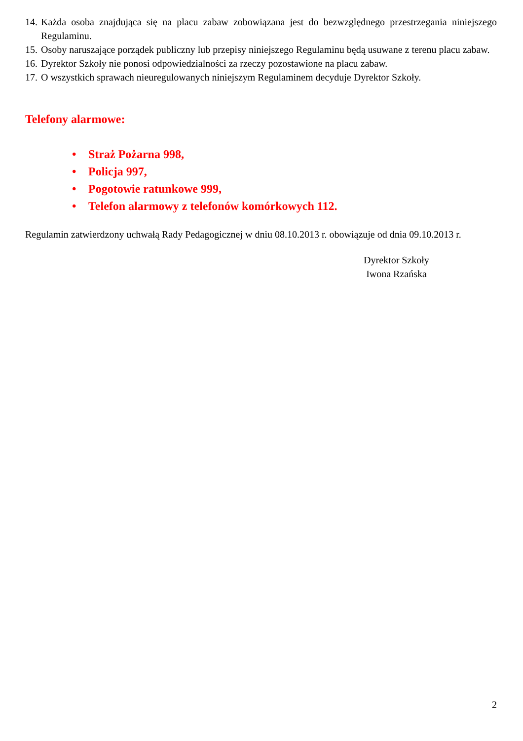14. Każda osoba znajdująca się na placu zabaw zobowiązana jest do bezwzględnego przestrzegania niniejszego Regulaminu.
15. Osoby naruszające porządek publiczny lub przepisy niniejszego Regulaminu będą usuwane z terenu placu zabaw.
16. Dyrektor Szkoły nie ponosi odpowiedzialności za rzeczy pozostawione na placu zabaw.
17. O wszystkich sprawach nieuregulowanych niniejszym Regulaminem decyduje Dyrektor Szkoły.
Telefony alarmowe:
• Straż Pożarna 998,
• Policja 997,
• Pogotowie ratunkowe 999,
• Telefon alarmowy z telefonów komórkowych 112.
Regulamin zatwierdzony uchwałą Rady Pedagogicznej w dniu 08.10.2013 r. obowiązuje od dnia 09.10.2013 r.
Dyrektor Szkoły
Iwona Rzańska
2